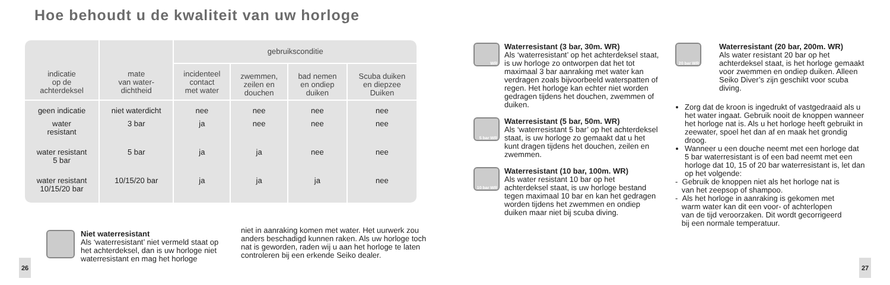Hoe behoudt u de kwaliteit van uw horloge
| indicatie op de achterdeksel | mate van water- dichtheid | gebruiksconditie | | | |
| --- | --- | --- | --- | --- | --- |
| | | incidenteel contact met water | zwemmen, zeilen en douchen | bad nemen en ondiep duiken | Scuba duiken en diepzee Duiken |
| geen indicatie | niet waterdicht | nee | nee | nee | nee |
| water resistant | 3 bar | ja | nee | nee | nee |
| water resistant 5 bar | 5 bar | ja | ja | nee | nee |
| water resistant 10/15/20 bar | 10/15/20 bar | ja | ja | ja | nee |
Niet waterresistant
Als ‘waterresistant’ niet vermeld staat op het achterdeksel, dan is uw horloge niet waterresistant en mag het horloge
niet in aanraking komen met water. Het uurwerk zou anders beschadigd kunnen raken. Als uw horloge toch nat is geworden, raden wij u aan het horloge te laten controleren bij een erkende Seiko dealer.
26
WR
Waterresistant (3 bar, 30m. WR)
Als ‘waterresistant’ op het achterdeksel staat, is uw horloge zo ontworpen dat het tot maximaal 3 bar aanraking met water kan verdragen zoals bijvoorbeeld waterspatten of regen. Het horloge kan echter niet worden gedragen tijdens het douchen, zwemmen of duiken.
5 bar WR
Waterresistant (5 bar, 50m. WR)
Als ‘waterresistant 5 bar’ op het achterdeksel staat, is uw horloge zo gemaakt dat u het kunt dragen tijdens het douchen, zeilen en zwemmen.
10 bar WR
Waterresistant (10 bar, 100m. WR)
Als water resistant 10 bar op het achterdeksel staat, is uw horloge bestand tegen maximaal 10 bar en kan het gedragen worden tijdens het zwemmen en ondiep duiken maar niet bij scuba diving.
20 bar WR
Waterresistant (20 bar, 200m. WR)
Als water resistant 20 bar op het achterdeksel staat, is het horloge gemaakt voor zwemmen en ondiep duiken. Alleen Seiko Diver’s zijn geschikt voor scuba diving.
Zorg dat de kroon is ingedrukt of vastgedraaid als u het water ingaat. Gebruik nooit de knoppen wanneer het horloge nat is. Als u het horloge heeft gebruikt in zeewater, spoel het dan af en maak het grondig droog.
Wanneer u een douche neemt met een horloge dat 5 bar waterresistant is of een bad neemt met een horloge dat 10, 15 of 20 bar waterresistant is, let dan op het volgende:
- Gebruik de knoppen niet als het horloge nat is
van het zeepsop of shampoo.
- Als het horloge in aanraking is gekomen met
warm water kan dit een voor- of achterlopen
van de tijd veroorzaken. Dit wordt gecorrigeerd
bij een normale temperatuur.
27